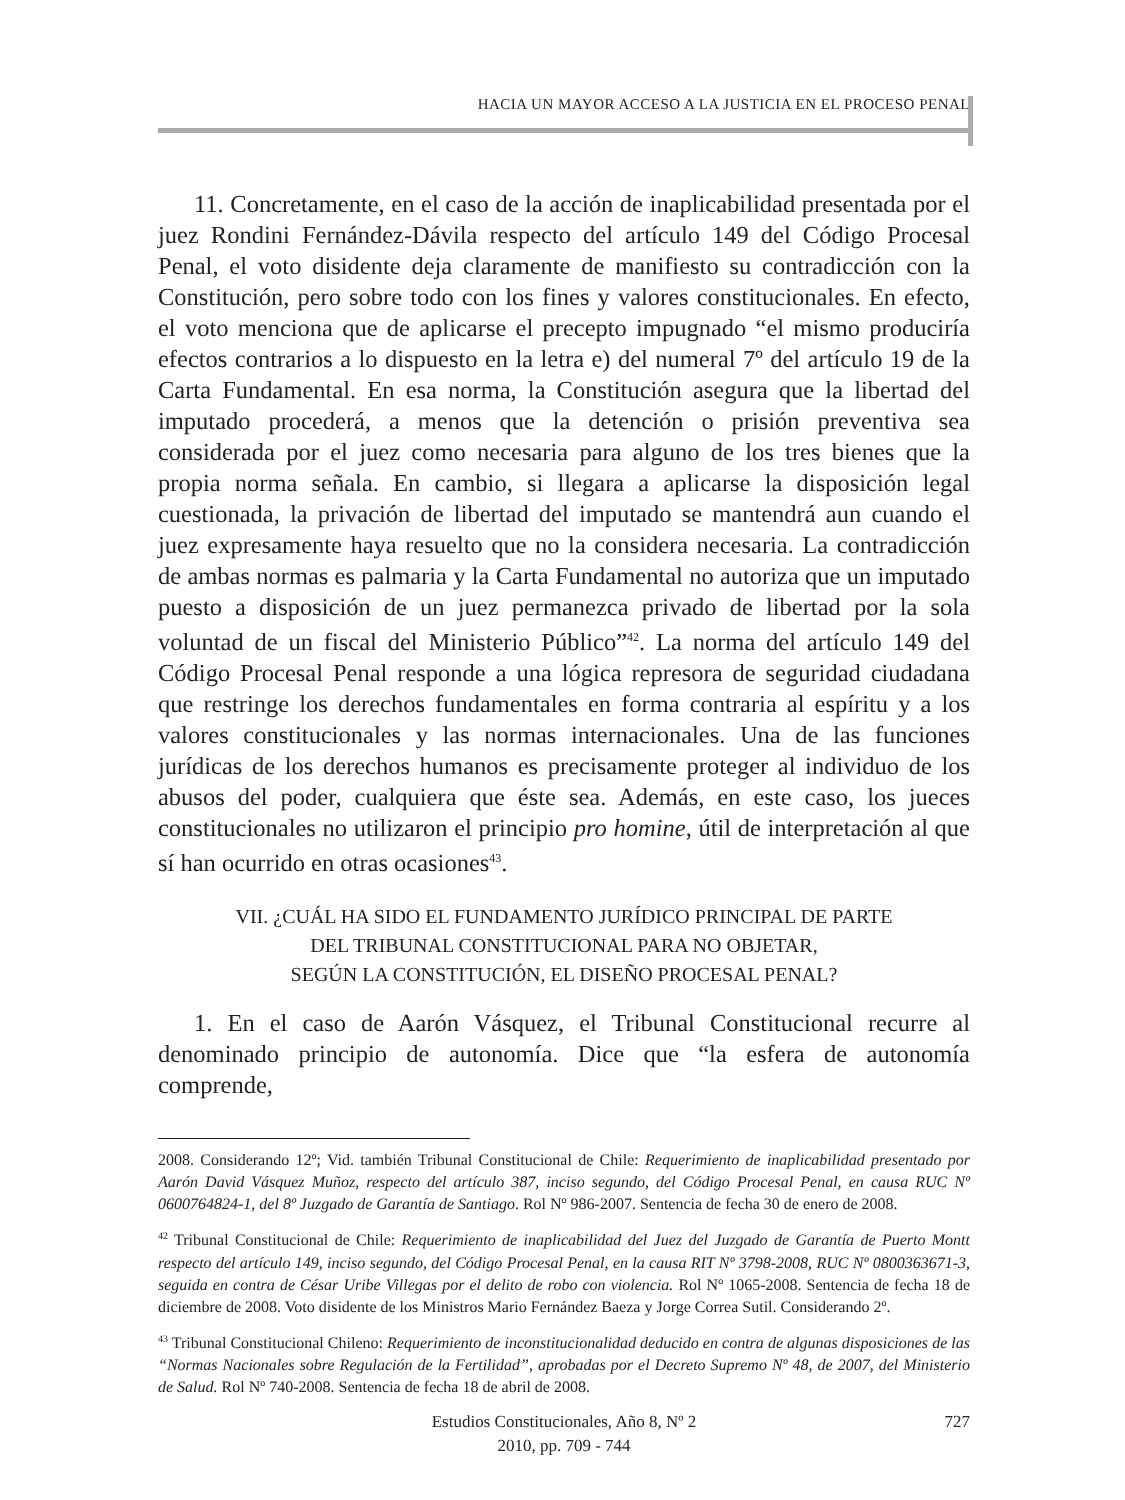HACIA UN MAYOR ACCESO A LA JUSTICIA EN EL PROCESO PENAL
11. Concretamente, en el caso de la acción de inaplicabilidad presentada por el juez Rondini Fernández-Dávila respecto del artículo 149 del Código Procesal Penal, el voto disidente deja claramente de manifiesto su contradicción con la Constitución, pero sobre todo con los fines y valores constitucionales. En efecto, el voto menciona que de aplicarse el precepto impugnado “el mismo produciría efectos contrarios a lo dispuesto en la letra e) del numeral 7º del artículo 19 de la Carta Fundamental. En esa norma, la Constitución asegura que la libertad del imputado procederá, a menos que la detención o prisión preventiva sea considerada por el juez como necesaria para alguno de los tres bienes que la propia norma señala. En cambio, si llegara a aplicarse la disposición legal cuestionada, la privación de libertad del imputado se mantendrá aun cuando el juez expresamente haya resuelto que no la considera necesaria. La contradicción de ambas normas es palmaria y la Carta Fundamental no autoriza que un imputado puesto a disposición de un juez permanezca privado de libertad por la sola voluntad de un fiscal del Ministerio Público”<sup>42</sup>. La norma del artículo 149 del Código Procesal Penal responde a una lógica represora de seguridad ciudadana que restringe los derechos fundamentales en forma contraria al espíritu y a los valores constitucionales y las normas internacionales. Una de las funciones jurídicas de los derechos humanos es precisamente proteger al individuo de los abusos del poder, cualquiera que éste sea. Además, en este caso, los jueces constitucionales no utilizaron el principio pro homine, útil de interpretación al que sí han ocurrido en otras ocasiones<sup>43</sup>.
VII. ¿CUÁL HA SIDO EL FUNDAMENTO JURÍDICO PRINCIPAL DE PARTE
DEL TRIBUNAL CONSTITUCIONAL PARA NO OBJETAR,
SEGÚN LA CONSTITUCIÓN, EL DISEÑO PROCESAL PENAL?
1. En el caso de Aarón Vásquez, el Tribunal Constitucional recurre al denominado principio de autonomía. Dice que “la esfera de autonomía comprende,
2008. Considerando 12º; Vid. también Tribunal Constitucional de Chile: Requerimiento de inaplicabilidad presentado por Aarón David Vásquez Muñoz, respecto del artículo 387, inciso segundo, del Código Procesal Penal, en causa RUC Nº 0600764824-1, del 8º Juzgado de Garantía de Santiago. Rol Nº 986-2007. Sentencia de fecha 30 de enero de 2008.
<sup>42</sup> Tribunal Constitucional de Chile: Requerimiento de inaplicabilidad del Juez del Juzgado de Garantía de Puerto Montt respecto del artículo 149, inciso segundo, del Código Procesal Penal, en la causa RIT Nº 3798-2008, RUC Nº 0800363671-3, seguida en contra de César Uribe Villegas por el delito de robo con violencia. Rol Nº 1065-2008. Sentencia de fecha 18 de diciembre de 2008. Voto disidente de los Ministros Mario Fernández Baeza y Jorge Correa Sutil. Considerando 2º.
<sup>43</sup> Tribunal Constitucional Chileno: Requerimiento de inconstitucionalidad deducido en contra de algunas disposiciones de las “Normas Nacionales sobre Regulación de la Fertilidad”, aprobadas por el Decreto Supremo Nº 48, de 2007, del Ministerio de Salud. Rol Nº 740-2008. Sentencia de fecha 18 de abril de 2008.
Estudios Constitucionales, Año 8, Nº 2
2010, pp. 709 - 744
727